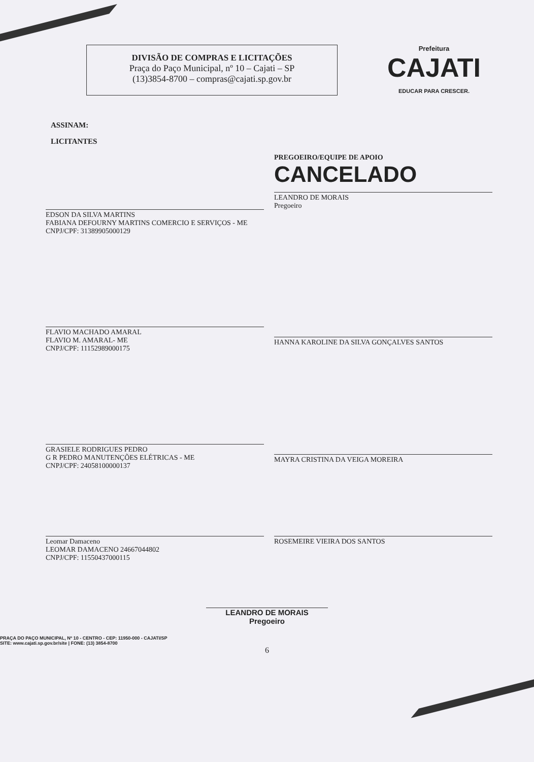DIVISÃO DE COMPRAS E LICITAÇÕES
Praça do Paço Municipal, nº 10 – Cajati – SP
(13)3854-8700 – compras@cajati.sp.gov.br
Prefeitura
CAJATI
EDUCAR PARA CRESCER.
ASSINAM:
LICITANTES
EDSON DA SILVA MARTINS
FABIANA DEFOURNY MARTINS COMERCIO E SERVIÇOS - ME
CNPJ/CPF: 31389905000129
PREGOEIRO/EQUIPE DE APOIO
CANCELADO
LEANDRO DE MORAIS
Pregoeiro
FLAVIO MACHADO AMARAL
FLAVIO M. AMARAL- ME
CNPJ/CPF: 11152989000175
HANNA KAROLINE DA SILVA GONÇALVES SANTOS
GRASIELE RODRIGUES PEDRO
G R PEDRO MANUTENÇÕES ELÉTRICAS - ME
CNPJ/CPF: 24058100000137
MAYRA CRISTINA DA VEIGA MOREIRA
Leomar Damaceno
LEOMAR DAMACENO 24667044802
CNPJ/CPF: 11550437000115
ROSEMEIRE VIEIRA DOS SANTOS
LEANDRO DE MORAIS
Pregoeiro
PRAÇA DO PAÇO MUNICIPAL, Nº 10 - CENTRO - CEP: 11950-000 - CAJATI/SP
SITE: www.cajati.sp.gov.br/site | FONE: (13) 3854-8700
6